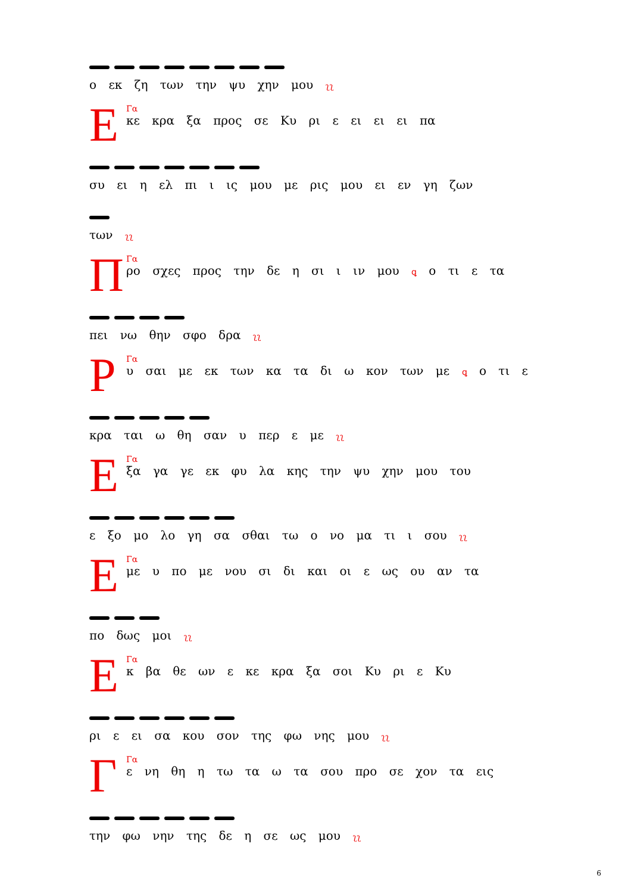ο εκ ζη των την ψυ χην μου ʅʅ
Ε
Γα
κε κρα ξα προς σε Κυ ρι ε ει ει ει πα
συ ει η ελ πι ι ις μου με ρις μου ει εν γη ζων
των ʅʅ
Π
Γα
ρο σχες προς την δε η σι ι ιν μου ꝗ ο τι ε τα
πει νω θην σφο δρα ʅʅ
Ρ
Γα
υ σαι με εκ των κα τα δι ω κον των με ꝗ ο τι ε
κρα ται ω θη σαν υ περ ε με ʅʅ
Ε
Γα
ξα γα γε εκ φυ λα κης την ψυ χην μου του
ε ξο μο λο γη σα σθαι τω ο νο μα τι ι σου ʅʅ
Ε
Γα
με υ πο με νου σι δι και οι ε ως ου αν τα
πο δως μοι ʅʅ
Ε
Γα
κ βα θε ων ε κε κρα ξα σοι Κυ ρι ε Κυ
ρι ε ει σα κου σον της φω νης μου ʅʅ
Γ
Γα
ε νη θη η τω τα ω τα σου προ σε χον τα εις
την φω νην της δε η σε ως μου ʅʅ
6